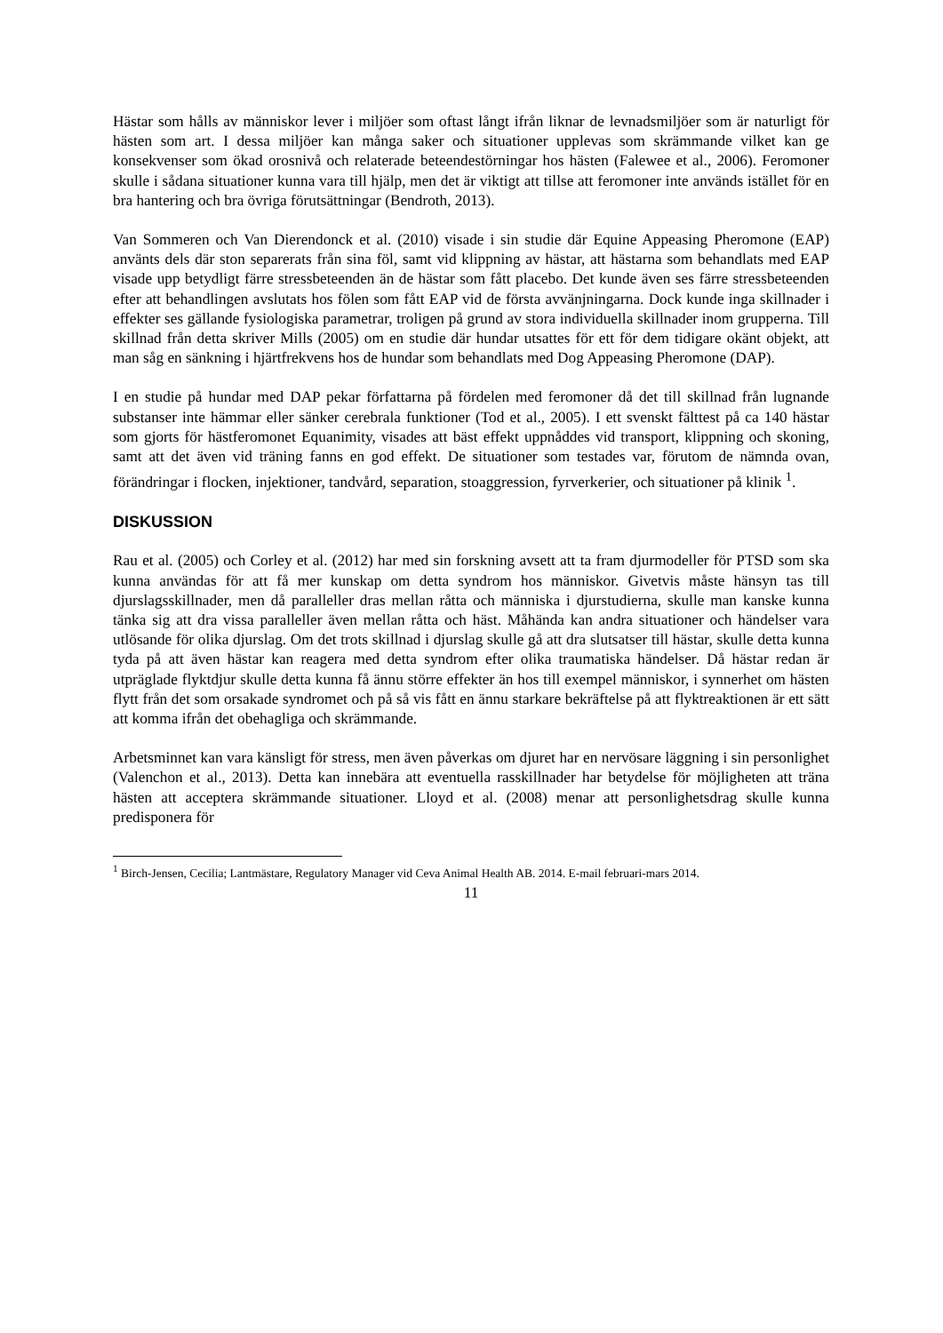Hästar som hålls av människor lever i miljöer som oftast långt ifrån liknar de levnadsmiljöer som är naturligt för hästen som art. I dessa miljöer kan många saker och situationer upplevas som skrämmande vilket kan ge konsekvenser som ökad orosnivå och relaterade beteendestörningar hos hästen (Falewee et al., 2006). Feromoner skulle i sådana situationer kunna vara till hjälp, men det är viktigt att tillse att feromoner inte används istället för en bra hantering och bra övriga förutsättningar (Bendroth, 2013).
Van Sommeren och Van Dierendonck et al. (2010) visade i sin studie där Equine Appeasing Pheromone (EAP) använts dels där ston separerats från sina föl, samt vid klippning av hästar, att hästarna som behandlats med EAP visade upp betydligt färre stressbeteenden än de hästar som fått placebo. Det kunde även ses färre stressbeteenden efter att behandlingen avslutats hos fölen som fått EAP vid de första avvänjningarna. Dock kunde inga skillnader i effekter ses gällande fysiologiska parametrar, troligen på grund av stora individuella skillnader inom grupperna. Till skillnad från detta skriver Mills (2005) om en studie där hundar utsattes för ett för dem tidigare okänt objekt, att man såg en sänkning i hjärtfrekvens hos de hundar som behandlats med Dog Appeasing Pheromone (DAP).
I en studie på hundar med DAP pekar författarna på fördelen med feromoner då det till skillnad från lugnande substanser inte hämmar eller sänker cerebrala funktioner (Tod et al., 2005). I ett svenskt fälttest på ca 140 hästar som gjorts för hästferomonet Equanimity, visades att bäst effekt uppnåddes vid transport, klippning och skoning, samt att det även vid träning fanns en god effekt. De situationer som testades var, förutom de nämnda ovan, förändringar i flocken, injektioner, tandvård, separation, stoaggression, fyrverkerier, och situationer på klinik <sup>1</sup>.
DISKUSSION
Rau et al. (2005) och Corley et al. (2012) har med sin forskning avsett att ta fram djurmodeller för PTSD som ska kunna användas för att få mer kunskap om detta syndrom hos människor. Givetvis måste hänsyn tas till djurslagsskillnader, men då paralleller dras mellan råtta och människa i djurstudierna, skulle man kanske kunna tänka sig att dra vissa paralleller även mellan råtta och häst. Måhända kan andra situationer och händelser vara utlösande för olika djurslag. Om det trots skillnad i djurslag skulle gå att dra slutsatser till hästar, skulle detta kunna tyda på att även hästar kan reagera med detta syndrom efter olika traumatiska händelser. Då hästar redan är utpräglade flyktdjur skulle detta kunna få ännu större effekter än hos till exempel människor, i synnerhet om hästen flytt från det som orsakade syndromet och på så vis fått en ännu starkare bekräftelse på att flyktreaktionen är ett sätt att komma ifrån det obehagliga och skrämmande.
Arbetsminnet kan vara känsligt för stress, men även påverkas om djuret har en nervösare läggning i sin personlighet (Valenchon et al., 2013). Detta kan innebära att eventuella rasskillnader har betydelse för möjligheten att träna hästen att acceptera skrämmande situationer. Lloyd et al. (2008) menar att personlighetsdrag skulle kunna predisponera för
<sup>1</sup> Birch-Jensen, Cecilia; Lantmästare, Regulatory Manager vid Ceva Animal Health AB. 2014. E-mail februari-mars 2014.
11